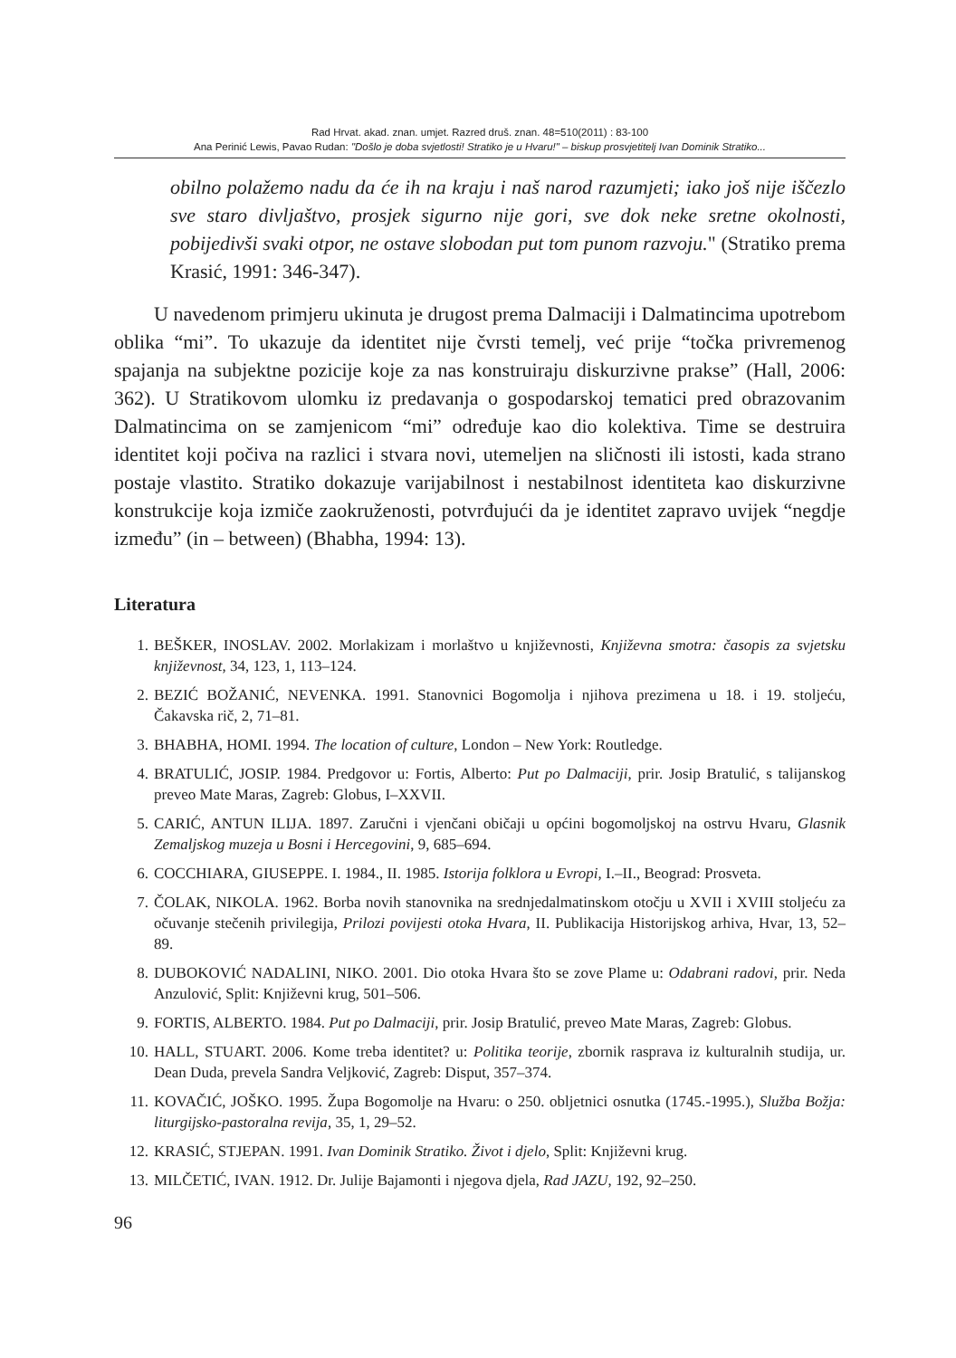Rad Hrvat. akad. znan. umjet. Razred druš. znan. 48=510(2011) : 83-100
Ana Perinić Lewis, Pavao Rudan: "Došlo je doba svjetlosti! Stratiko je u Hvaru!" – biskup prosvjetitelj Ivan Dominik Stratiko...
obilno polažemo nadu da će ih na kraju i naš narod razumjeti; iako još nije iščezlo sve staro divljaštvo, prosjek sigurno nije gori, sve dok neke sretne okolnosti, pobijedivši svaki otpor, ne ostave slobodan put tom punom razvoju." (Stratiko prema Krasić, 1991: 346-347).
U navedenom primjeru ukinuta je drugost prema Dalmaciji i Dalmatincima upotrebom oblika “mi”. To ukazuje da identitet nije čvrsti temelj, već prije “točka privremenog spajanja na subjektne pozicije koje za nas konstruiraju diskurzivne prakse” (Hall, 2006: 362). U Stratikovom ulomku iz predavanja o gospodarskoj tematici pred obrazovanim Dalmatincima on se zamjenicom “mi” određuje kao dio kolektiva. Time se destruira identitet koji počiva na razlici i stvara novi, utemeljen na sličnosti ili istosti, kada strano postaje vlastito. Stratiko dokazuje varijabilnost i nestabilnost identiteta kao diskurzivne konstrukcije koja izmiče zaokruženosti, potvrđujući da je identitet zapravo uvijek “negdje između” (in – between) (Bhabha, 1994: 13).
Literatura
1. BEŠKER, INOSLAV. 2002. Morlakizam i morlaštvo u književnosti, Književna smotra: časopis za svjetsku književnost, 34, 123, 1, 113–124.
2. BEZIĆ BOŽANIĆ, NEVENKA. 1991. Stanovnici Bogomolja i njihova prezimena u 18. i 19. stoljeću, Čakavska rič, 2, 71–81.
3. BHABHA, HOMI. 1994. The location of culture, London – New York: Routledge.
4. BRATULIĆ, JOSIP. 1984. Predgovor u: Fortis, Alberto: Put po Dalmaciji, prir. Josip Bratulić, s talijanskog preveo Mate Maras, Zagreb: Globus, I–XXVII.
5. CARIĆ, ANTUN ILIJA. 1897. Zaručni i vjenčani običaji u općini bogomoljskoj na ostrvu Hvaru, Glasnik Zemaljskog muzeja u Bosni i Hercegovini, 9, 685–694.
6. COCCHIARA, GIUSEPPE. I. 1984., II. 1985. Istorija folklora u Evropi, I.–II., Beograd: Prosveta.
7. ČOLAK, NIKOLA. 1962. Borba novih stanovnika na srednjedalmatinskom otočju u XVII i XVIII stoljeću za očuvanje stečenih privilegija, Prilozi povijesti otoka Hvara, II. Publikacija Historijskog arhiva, Hvar, 13, 52–89.
8. DUBOKOVIĆ NADALINI, NIKO. 2001. Dio otoka Hvara što se zove Plame u: Odabrani radovi, prir. Neda Anzulović, Split: Književni krug, 501–506.
9. FORTIS, ALBERTO. 1984. Put po Dalmaciji, prir. Josip Bratulić, preveo Mate Maras, Zagreb: Globus.
10. HALL, STUART. 2006. Kome treba identitet? u: Politika teorije, zbornik rasprava iz kulturalnih studija, ur. Dean Duda, prevela Sandra Veljković, Zagreb: Disput, 357–374.
11. KOVAČIĆ, JOŠKO. 1995. Župa Bogomolje na Hvaru: o 250. obljetnici osnutka (1745.-1995.), Služba Božja: liturgijsko-pastoralna revija, 35, 1, 29–52.
12. KRASIĆ, STJEPAN. 1991. Ivan Dominik Stratiko. Život i djelo, Split: Književni krug.
13. MILČETIĆ, IVAN. 1912. Dr. Julije Bajamonti i njegova djela, Rad JAZU, 192, 92–250.
96